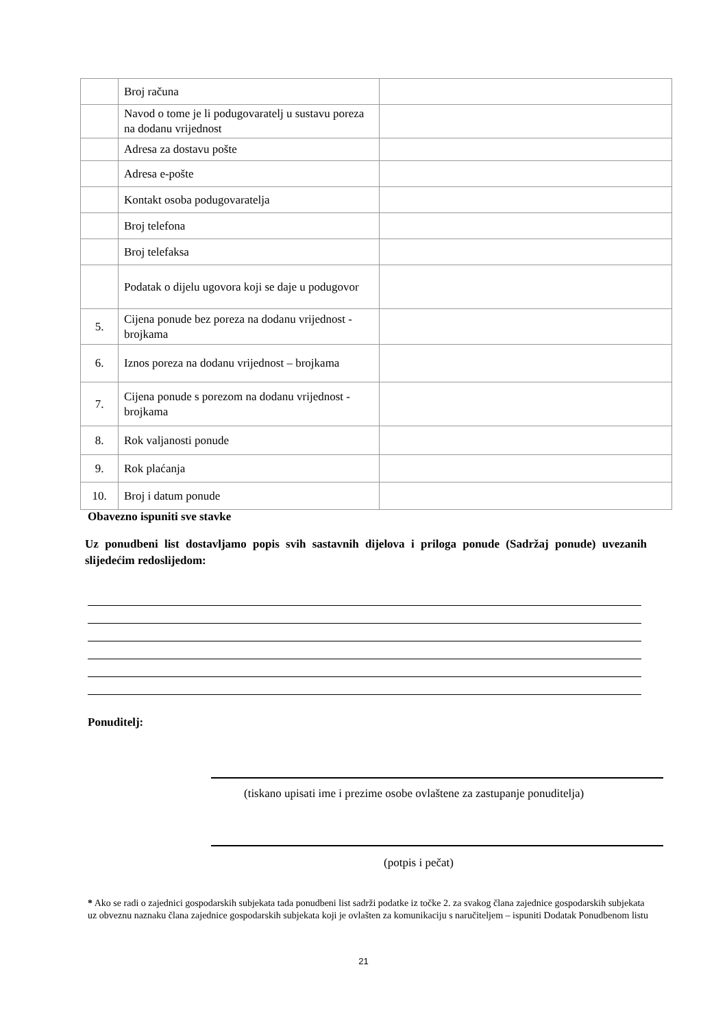| | Broj računa | |
| | Navod o tome je li podugovaratelj u sustavu poreza na dodanu vrijednost | |
| | Adresa za dostavu pošte | |
| | Adresa e-pošte | |
| | Kontakt osoba podugovaratelja | |
| | Broj telefona | |
| | Broj telefaksa | |
| | Podatak o dijelu ugovora koji se daje u podugovor | |
| 5. | Cijena ponude bez poreza na dodanu vrijednost - brojkama | |
| 6. | Iznos poreza na dodanu vrijednost – brojkama | |
| 7. | Cijena ponude s porezom na dodanu vrijednost - brojkama | |
| 8. | Rok valjanosti ponude | |
| 9. | Rok plaćanja | |
| 10. | Broj i datum ponude | |
Obavezno ispuniti sve stavke
Uz ponudbeni list dostavljamo popis svih sastavnih dijelova i priloga ponude (Sadržaj ponude) uvezanih slijedećim redoslijedom:
Ponuditelj:
(tiskano upisati ime i prezime osobe ovlaštene za zastupanje ponuditelja)
(potpis i pečat)
* Ako se radi o zajednici gospodarskih subjekata tada ponudbeni list sadrži podatke iz točke 2. za svakog člana zajednice gospodarskih subjekata uz obveznu naznaku člana zajednice gospodarskih subjekata koji je ovlašten za komunikaciju s naručiteljem – ispuniti Dodatak Ponudbenom listu
21